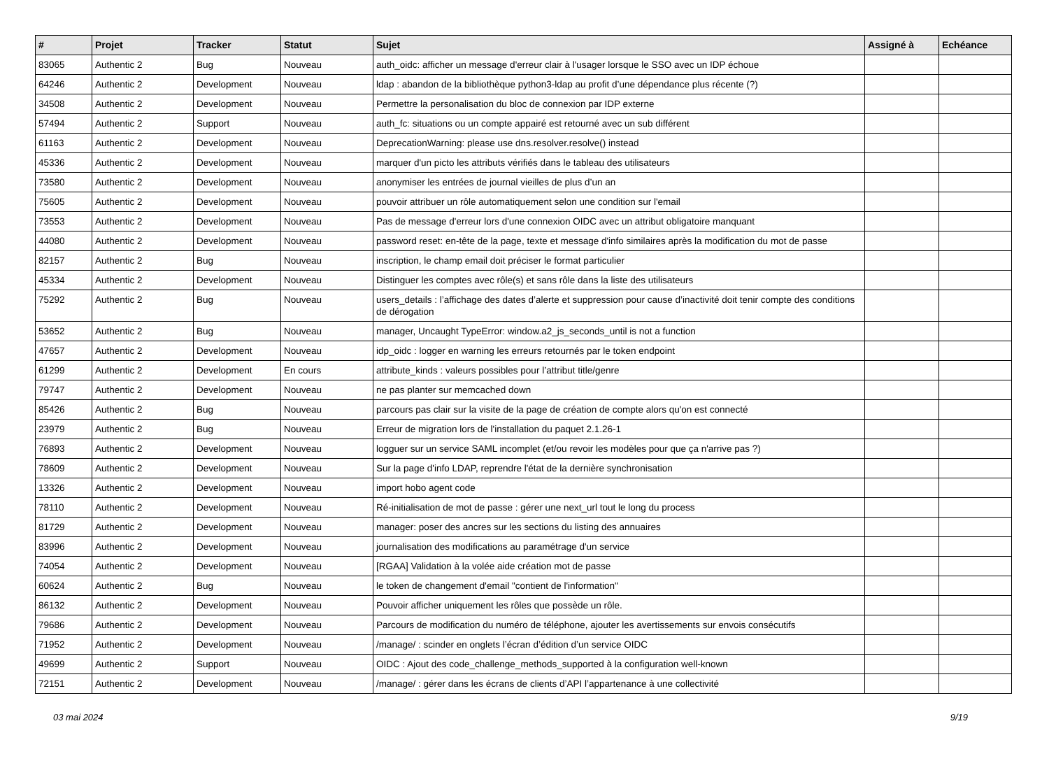| # | Projet | Tracker | Statut | Sujet | Assigné à | Echéance |
| --- | --- | --- | --- | --- | --- | --- |
| 83065 | Authentic 2 | Bug | Nouveau | auth_oidc: afficher un message d'erreur clair à l'usager lorsque le SSO avec un IDP échoue | | |
| 64246 | Authentic 2 | Development | Nouveau | ldap : abandon de la bibliothèque python3-ldap au profit d’une dépendance plus récente (?) | | |
| 34508 | Authentic 2 | Development | Nouveau | Permettre la personalisation du bloc de connexion par IDP externe | | |
| 57494 | Authentic 2 | Support | Nouveau | auth_fc: situations ou un compte appairé est retourné avec un sub différent | | |
| 61163 | Authentic 2 | Development | Nouveau | DeprecationWarning: please use dns.resolver.resolve() instead | | |
| 45336 | Authentic 2 | Development | Nouveau | marquer d'un picto les attributs vérifiés dans le tableau des utilisateurs | | |
| 73580 | Authentic 2 | Development | Nouveau | anonymiser les entrées de journal vieilles de plus d’un an | | |
| 75605 | Authentic 2 | Development | Nouveau | pouvoir attribuer un rôle automatiquement selon une condition sur l'email | | |
| 73553 | Authentic 2 | Development | Nouveau | Pas de message d'erreur lors d'une connexion OIDC avec un attribut obligatoire manquant | | |
| 44080 | Authentic 2 | Development | Nouveau | password reset: en-tête de la page, texte et message d'info similaires après la modification du mot de passe | | |
| 82157 | Authentic 2 | Bug | Nouveau | inscription, le champ email doit préciser le format particulier | | |
| 45334 | Authentic 2 | Development | Nouveau | Distinguer les comptes avec rôle(s) et sans rôle dans la liste des utilisateurs | | |
| 75292 | Authentic 2 | Bug | Nouveau | users_details : l’affichage des dates d’alerte et suppression pour cause d’inactivité doit tenir compte des conditions de dérogation | | |
| 53652 | Authentic 2 | Bug | Nouveau | manager, Uncaught TypeError: window.a2_js_seconds_until is not a function | | |
| 47657 | Authentic 2 | Development | Nouveau | idp_oidc : logger en warning les erreurs retournés par le token endpoint | | |
| 61299 | Authentic 2 | Development | En cours | attribute_kinds : valeurs possibles pour l’attribut title/genre | | |
| 79747 | Authentic 2 | Development | Nouveau | ne pas planter sur memcached down | | |
| 85426 | Authentic 2 | Bug | Nouveau | parcours pas clair sur la visite de la page de création de compte alors qu'on est connecté | | |
| 23979 | Authentic 2 | Bug | Nouveau | Erreur de migration lors de l'installation du paquet 2.1.26-1 | | |
| 76893 | Authentic 2 | Development | Nouveau | logguer sur un service SAML incomplet (et/ou revoir les modèles pour que ça n'arrive pas ?) | | |
| 78609 | Authentic 2 | Development | Nouveau | Sur la page d'info LDAP, reprendre l'état de la dernière synchronisation | | |
| 13326 | Authentic 2 | Development | Nouveau | import hobo agent code | | |
| 78110 | Authentic 2 | Development | Nouveau | Ré-initialisation de mot de passe : gérer une next_url tout le long du process | | |
| 81729 | Authentic 2 | Development | Nouveau | manager: poser des ancres sur les sections du listing des annuaires | | |
| 83996 | Authentic 2 | Development | Nouveau | journalisation des modifications au paramétrage d'un service | | |
| 74054 | Authentic 2 | Development | Nouveau | [RGAA] Validation à la volée aide création mot de passe | | |
| 60624 | Authentic 2 | Bug | Nouveau | le token de changement d'email "contient de l'information" | | |
| 86132 | Authentic 2 | Development | Nouveau | Pouvoir afficher uniquement les rôles que possède un rôle. | | |
| 79686 | Authentic 2 | Development | Nouveau | Parcours de modification du numéro de téléphone, ajouter les avertissements sur envois consécutifs | | |
| 71952 | Authentic 2 | Development | Nouveau | /manage/ : scinder en onglets l’écran d’édition d’un service OIDC | | |
| 49699 | Authentic 2 | Support | Nouveau | OIDC : Ajout des code_challenge_methods_supported à la configuration well-known | | |
| 72151 | Authentic 2 | Development | Nouveau | /manage/ : gérer dans les écrans de clients d’API l’appartenance à une collectivité | | |
03 mai 2024 9/19